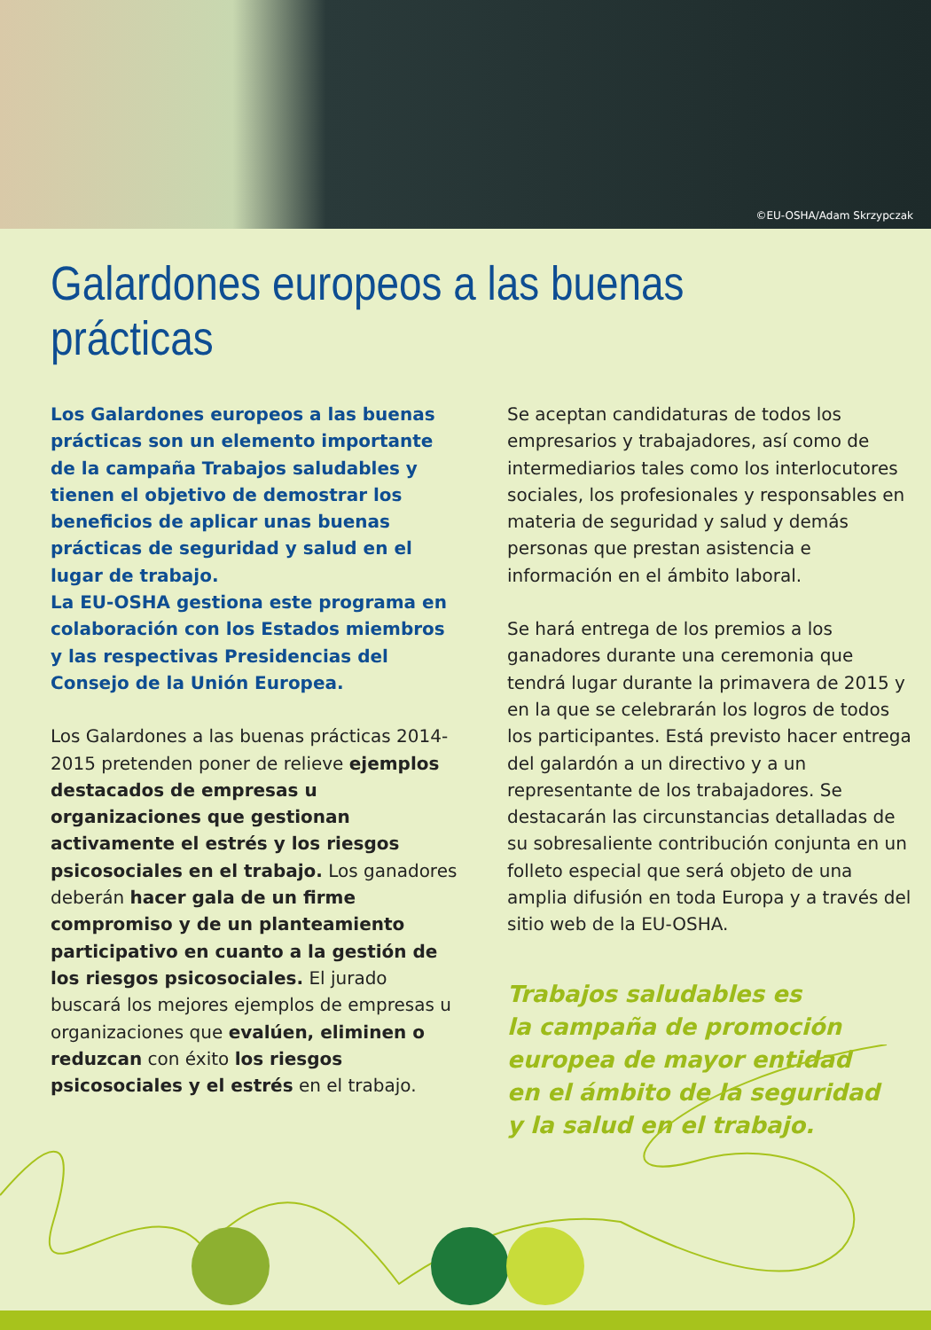©EU-OSHA/Adam Skrzypczak
Galardones europeos a las buenas prácticas
Los Galardones europeos a las buenas prácticas son un elemento importante de la campaña Trabajos saludables y tienen el objetivo de demostrar los beneficios de aplicar unas buenas prácticas de seguridad y salud en el lugar de trabajo.
La EU-OSHA gestiona este programa en colaboración con los Estados miembros y las respectivas Presidencias del Consejo de la Unión Europea.
Los Galardones a las buenas prácticas 2014-2015 pretenden poner de relieve ejemplos destacados de empresas u organizaciones que gestionan activamente el estrés y los riesgos psicosociales en el trabajo. Los ganadores deberán hacer gala de un firme compromiso y de un planteamiento participativo en cuanto a la gestión de los riesgos psicosociales. El jurado buscará los mejores ejemplos de empresas u organizaciones que evalúen, eliminen o reduzcan con éxito los riesgos psicosociales y el estrés en el trabajo.
Se aceptan candidaturas de todos los empresarios y trabajadores, así como de intermediarios tales como los interlocutores sociales, los profesionales y responsables en materia de seguridad y salud y demás personas que prestan asistencia e información en el ámbito laboral.
Se hará entrega de los premios a los ganadores durante una ceremonia que tendrá lugar durante la primavera de 2015 y en la que se celebrarán los logros de todos los participantes. Está previsto hacer entrega del galardón a un directivo y a un representante de los trabajadores. Se destacarán las circunstancias detalladas de su sobresaliente contribución conjunta en un folleto especial que será objeto de una amplia difusión en toda Europa y a través del sitio web de la EU-OSHA.
Trabajos saludables es
la campaña de promoción
europea de mayor entidad
en el ámbito de la seguridad
y la salud en el trabajo.